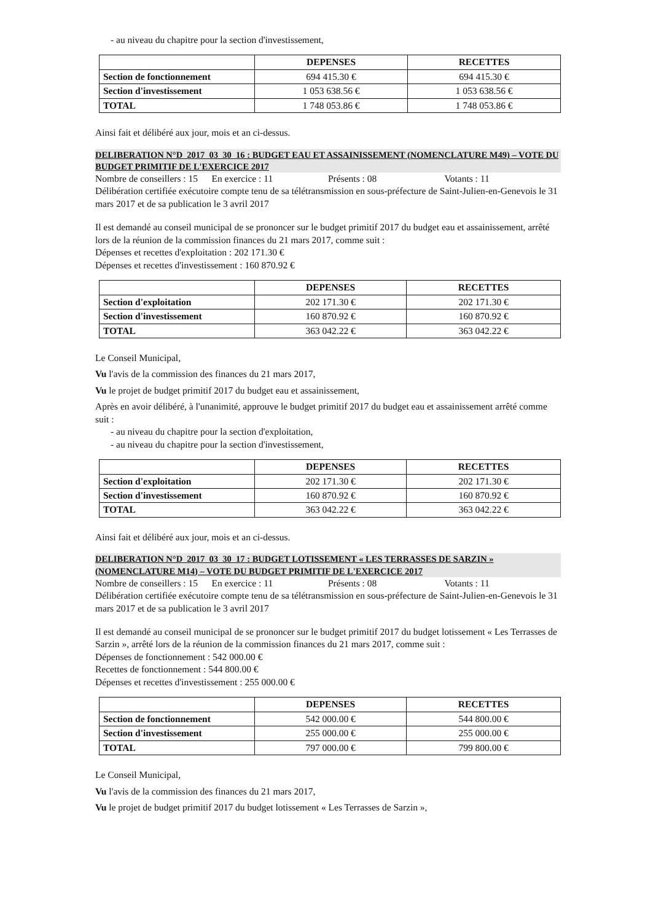- au niveau du chapitre pour la section d'investissement,
| | DEPENSES | RECETTES |
| --- | --- | --- |
| Section de fonctionnement | 694 415.30 € | 694 415.30 € |
| Section d'investissement | 1 053 638.56 € | 1 053 638.56 € |
| TOTAL | 1 748 053.86 € | 1 748 053.86 € |
Ainsi fait et délibéré aux jour, mois et an ci-dessus.
DELIBERATION N°D_2017_03_30_16 : BUDGET EAU ET ASSAINISSEMENT (NOMENCLATURE M49) – VOTE DU BUDGET PRIMITIF DE L'EXERCICE 2017
Nombre de conseillers : 15 En exercice : 11 Présents : 08 Votants : 11
Délibération certifiée exécutoire compte tenu de sa télétransmission en sous-préfecture de Saint-Julien-en-Genevois le 31 mars 2017 et de sa publication le 3 avril 2017
Il est demandé au conseil municipal de se prononcer sur le budget primitif 2017 du budget eau et assainissement, arrêté lors de la réunion de la commission finances du 21 mars 2017, comme suit :
Dépenses et recettes d'exploitation : 202 171.30 €
Dépenses et recettes d'investissement : 160 870.92 €
| | DEPENSES | RECETTES |
| --- | --- | --- |
| Section d'exploitation | 202 171.30 € | 202 171.30 € |
| Section d'investissement | 160 870.92 € | 160 870.92 € |
| TOTAL | 363 042.22 € | 363 042.22 € |
Le Conseil Municipal,
Vu l'avis de la commission des finances du 21 mars 2017,
Vu le projet de budget primitif 2017 du budget eau et assainissement,
Après en avoir délibéré, à l'unanimité, approuve le budget primitif 2017 du budget eau et assainissement arrêté comme suit :
- au niveau du chapitre pour la section d'exploitation,
- au niveau du chapitre pour la section d'investissement,
| | DEPENSES | RECETTES |
| --- | --- | --- |
| Section d'exploitation | 202 171.30 € | 202 171.30 € |
| Section d'investissement | 160 870.92 € | 160 870.92 € |
| TOTAL | 363 042.22 € | 363 042.22 € |
Ainsi fait et délibéré aux jour, mois et an ci-dessus.
DELIBERATION N°D_2017_03_30_17 : BUDGET LOTISSEMENT « LES TERRASSES DE SARZIN » (NOMENCLATURE M14) – VOTE DU BUDGET PRIMITIF DE L'EXERCICE 2017
Nombre de conseillers : 15 En exercice : 11 Présents : 08 Votants : 11
Délibération certifiée exécutoire compte tenu de sa télétransmission en sous-préfecture de Saint-Julien-en-Genevois le 31 mars 2017 et de sa publication le 3 avril 2017
Il est demandé au conseil municipal de se prononcer sur le budget primitif 2017 du budget lotissement « Les Terrasses de Sarzin », arrêté lors de la réunion de la commission finances du 21 mars 2017, comme suit :
Dépenses de fonctionnement : 542 000.00 €
Recettes de fonctionnement : 544 800.00 €
Dépenses et recettes d'investissement : 255 000.00 €
| | DEPENSES | RECETTES |
| --- | --- | --- |
| Section de fonctionnement | 542 000.00 € | 544 800.00 € |
| Section d'investissement | 255 000.00 € | 255 000.00 € |
| TOTAL | 797 000.00 € | 799 800.00 € |
Le Conseil Municipal,
Vu l'avis de la commission des finances du 21 mars 2017,
Vu le projet de budget primitif 2017 du budget lotissement « Les Terrasses de Sarzin »,